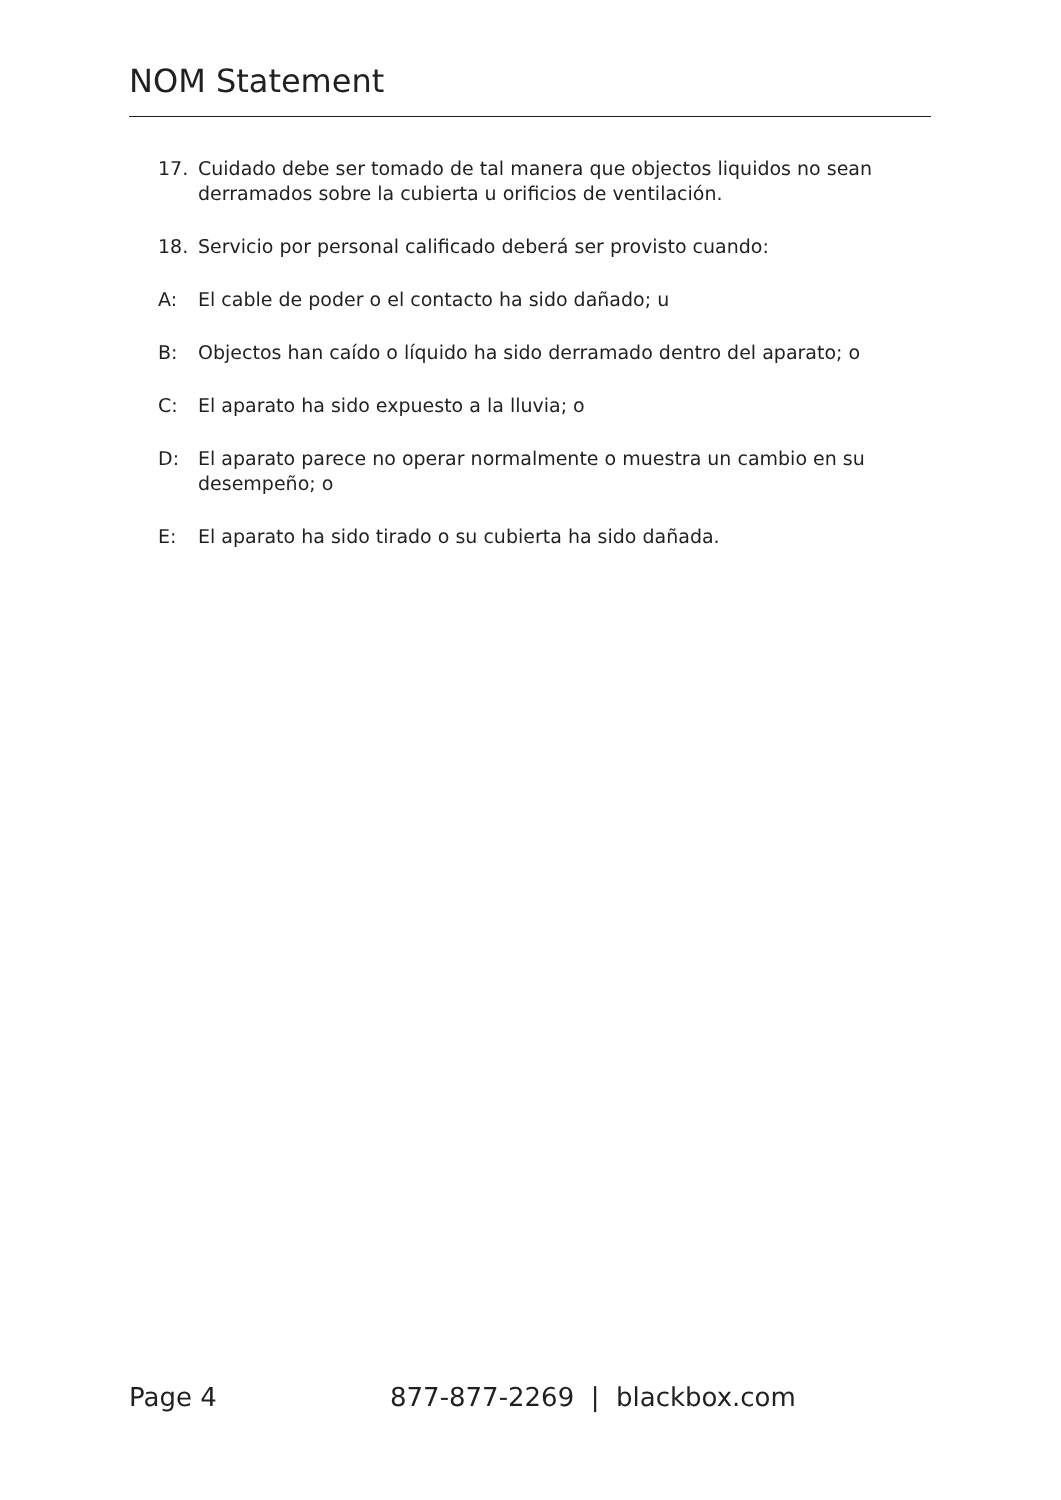NOM Statement
17. Cuidado debe ser tomado de tal manera que objectos liquidos no sean derramados sobre la cubierta u orificios de ventilación.
18. Servicio por personal calificado deberá ser provisto cuando:
A: El cable de poder o el contacto ha sido dañado; u
B: Objectos han caído o líquido ha sido derramado dentro del aparato; o
C: El aparato ha sido expuesto a la lluvia; o
D: El aparato parece no operar normalmente o muestra un cambio en su desempeño; o
E: El aparato ha sido tirado o su cubierta ha sido dañada.
Page 4 877-877-2269 | blackbox.com